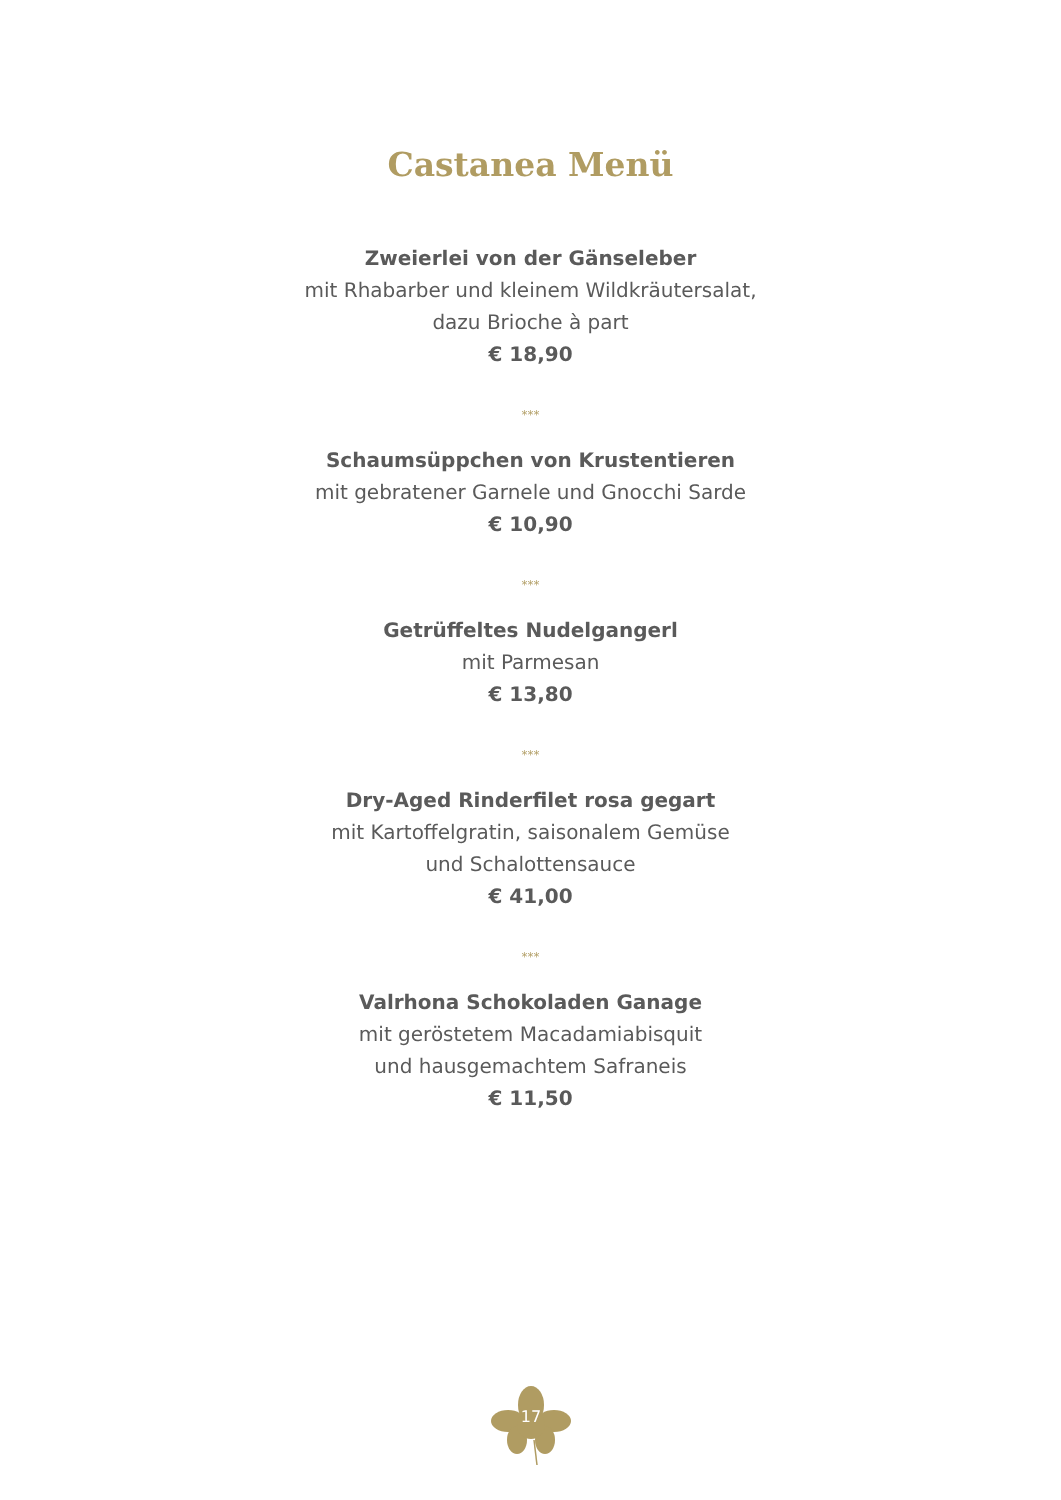Castanea Menü
Zweierlei von der Gänseleber
mit Rhabarber und kleinem Wildkräutersalat,
dazu Brioche à part
€ 18,90
***
Schaumsüppchen von Krustentieren
mit gebratener Garnele und Gnocchi Sarde
€ 10,90
***
Getrüffeltes Nudelgangerl
mit Parmesan
€ 13,80
***
Dry-Aged Rinderfilet rosa gegart
mit Kartoffelgratin, saisonalem Gemüse
und Schalottensauce
€ 41,00
***
Valrhona Schokoladen Ganage
mit geröstetem Macadamiabisquit
und hausgemachtem Safraneis
€ 11,50
17